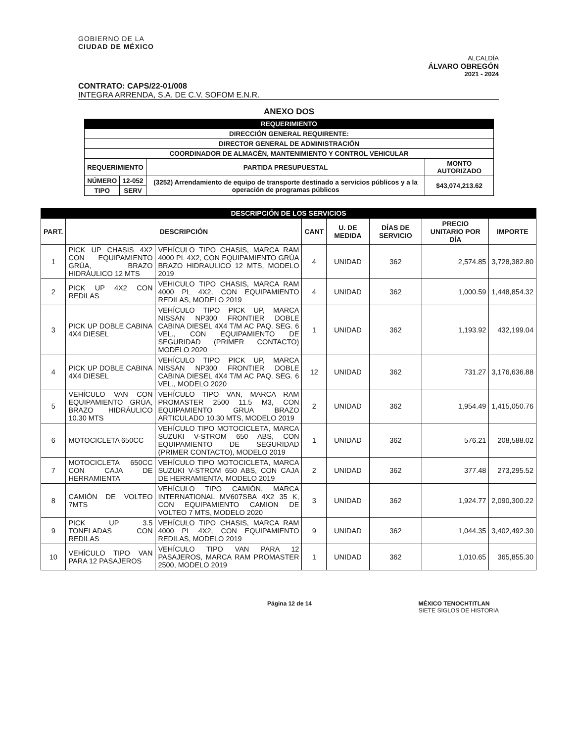GOBIERNO DE LA
CIUDAD DE MÉXICO
ALCALDÍA
ÁLVARO OBREGÓN
2021 - 2024
CONTRATO: CAPS/22-01/008
INTEGRA ARRENDA, S.A. DE C.V. SOFOM E.N.R.
ANEXO DOS
| REQUERIMIENTO | | | |
| --- | --- | --- | --- |
| DIRECCIÓN GENERAL REQUIRENTE: | | | |
| DIRECTOR GENERAL DE ADMINISTRACIÓN | | | |
| COORDINADOR DE ALMACÉN, MANTENIMIENTO Y CONTROL VEHICULAR | | | |
| REQUERIMIENTO | | PARTIDA PRESUPUESTAL | MONTO AUTORIZADO |
| NÚMERO | 12-052 | (3252) Arrendamiento de equipo de transporte destinado a servicios públicos y a la operación de programas públicos | $43,074,213.62 |
| TIPO | SERV | | |
| DESCRIPCIÓN DE LOS SERVICIOS | | | | | | | |
| --- | --- | --- | --- | --- | --- | --- | --- |
| PART. | DESCRIPCIÓN | | CANT | U. DE MEDIDA | DÍAS DE SERVICIO | PRECIO UNITARIO POR DÍA | IMPORTE |
| 1 | PICK UP CHASIS 4X2 CON EQUIPAMIENTO GRÚA, BRAZO HIDRÁULICO 12 MTS | VEHÍCULO TIPO CHASIS, MARCA RAM 4000 PL 4X2, CON EQUIPAMIENTO GRÚA BRAZO HIDRAULICO 12 MTS, MODELO 2019 | 4 | UNIDAD | 362 | 2,574.85 | 3,728,382.80 |
| 2 | PICK UP 4X2 CON REDILAS | VEHICULO TIPO CHASIS, MARCA RAM 4000 PL 4X2, CON EQUIPAMIENTO REDILAS, MODELO 2019 | 4 | UNIDAD | 362 | 1,000.59 | 1,448,854.32 |
| 3 | PICK UP DOBLE CABINA 4X4 DIESEL | VEHÍCULO TIPO PICK UP, MARCA NISSAN NP300 FRONTIER DOBLE CABINA DIESEL 4X4 T/M AC PAQ. SEG. 6 VEL., CON EQUIPAMIENTO DE SEGURIDAD (PRIMER CONTACTO) MODELO 2020 | 1 | UNIDAD | 362 | 1,193.92 | 432,199.04 |
| 4 | PICK UP DOBLE CABINA 4X4 DIESEL | VEHÍCULO TIPO PICK UP, MARCA NISSAN NP300 FRONTIER DOBLE CABINA DIESEL 4X4 T/M AC PAQ. SEG. 6 VEL., MODELO 2020 | 12 | UNIDAD | 362 | 731.27 | 3,176,636.88 |
| 5 | VEHÍCULO VAN CON EQUIPAMIENTO GRÚA, BRAZO HIDRÁULICO 10.30 MTS | VEHÍCULO TIPO VAN, MARCA RAM PROMASTER 2500 11.5 M3, CON EQUIPAMIENTO GRUA BRAZO ARTICULADO 10.30 MTS, MODELO 2019 | 2 | UNIDAD | 362 | 1,954.49 | 1,415,050.76 |
| 6 | MOTOCICLETA 650CC | VEHÍCULO TIPO MOTOCICLETA, MARCA SUZUKI V-STROM 650 ABS, CON EQUIPAMIENTO DE SEGURIDAD (PRIMER CONTACTO), MODELO 2019 | 1 | UNIDAD | 362 | 576.21 | 208,588.02 |
| 7 | MOTOCICLETA 650CC CON CAJA DE HERRAMIENTA | VEHÍCULO TIPO MOTOCICLETA, MARCA SUZUKI V-STROM 650 ABS, CON CAJA DE HERRAMIENTA, MODELO 2019 | 2 | UNIDAD | 362 | 377.48 | 273,295.52 |
| 8 | CAMIÓN DE VOLTEO 7MTS | VEHÍCULO TIPO CAMIÓN, MARCA INTERNATIONAL MV607SBA 4X2 35 K, CON EQUIPAMIENTO CAMION DE VOLTEO 7 MTS, MODELO 2020 | 3 | UNIDAD | 362 | 1,924.77 | 2,090,300.22 |
| 9 | PICK UP 3.5 TONELADAS CON REDILAS | VEHÍCULO TIPO CHASIS, MARCA RAM 4000 PL 4X2, CON EQUIPAMIENTO REDILAS, MODELO 2019 | 9 | UNIDAD | 362 | 1,044.35 | 3,402,492.30 |
| 10 | VEHÍCULO TIPO VAN PARA 12 PASAJEROS | VEHÍCULO TIPO VAN PARA 12 PASAJEROS, MARCA RAM PROMASTER 2500, MODELO 2019 | 1 | UNIDAD | 362 | 1,010.65 | 365,855.30 |
Página 12 de 14 MÉXICO TENOCHTITLAN
SIETE SIGLOS DE HISTORIA